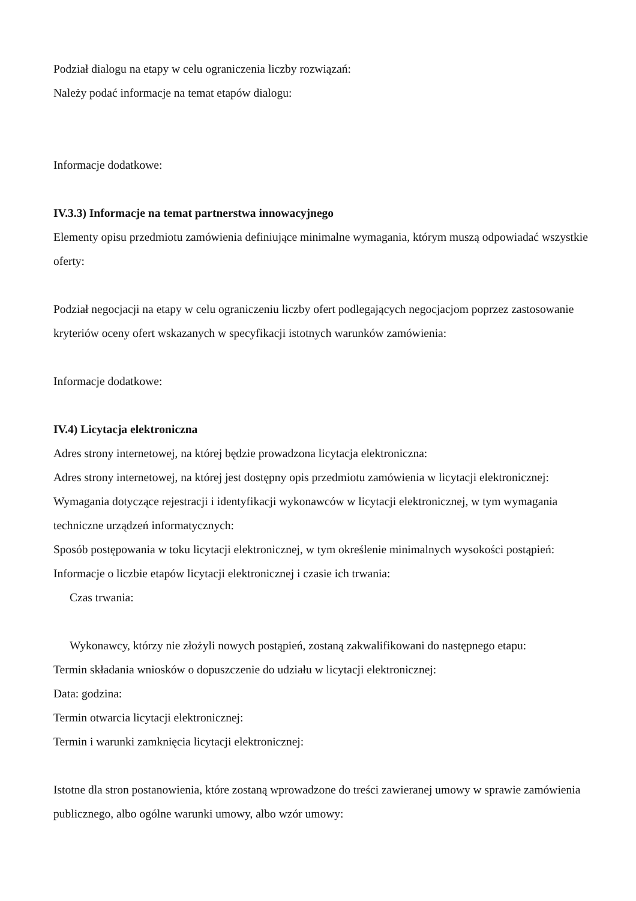Podział dialogu na etapy w celu ograniczenia liczby rozwiązań:
Należy podać informacje na temat etapów dialogu:
Informacje dodatkowe:
IV.3.3) Informacje na temat partnerstwa innowacyjnego
Elementy opisu przedmiotu zamówienia definiujące minimalne wymagania, którym muszą odpowiadać wszystkie oferty:
Podział negocjacji na etapy w celu ograniczeniu liczby ofert podlegających negocjacjom poprzez zastosowanie kryteriów oceny ofert wskazanych w specyfikacji istotnych warunków zamówienia:
Informacje dodatkowe:
IV.4) Licytacja elektroniczna
Adres strony internetowej, na której będzie prowadzona licytacja elektroniczna:
Adres strony internetowej, na której jest dostępny opis przedmiotu zamówienia w licytacji elektronicznej:
Wymagania dotyczące rejestracji i identyfikacji wykonawców w licytacji elektronicznej, w tym wymagania techniczne urządzeń informatycznych:
Sposób postępowania w toku licytacji elektronicznej, w tym określenie minimalnych wysokości postąpień:
Informacje o liczbie etapów licytacji elektronicznej i czasie ich trwania:
Czas trwania:
Wykonawcy, którzy nie złożyli nowych postąpień, zostaną zakwalifikowani do następnego etapu:
Termin składania wniosków o dopuszczenie do udziału w licytacji elektronicznej:
Data: godzina:
Termin otwarcia licytacji elektronicznej:
Termin i warunki zamknięcia licytacji elektronicznej:
Istotne dla stron postanowienia, które zostaną wprowadzone do treści zawieranej umowy w sprawie zamówienia publicznego, albo ogólne warunki umowy, albo wzór umowy: